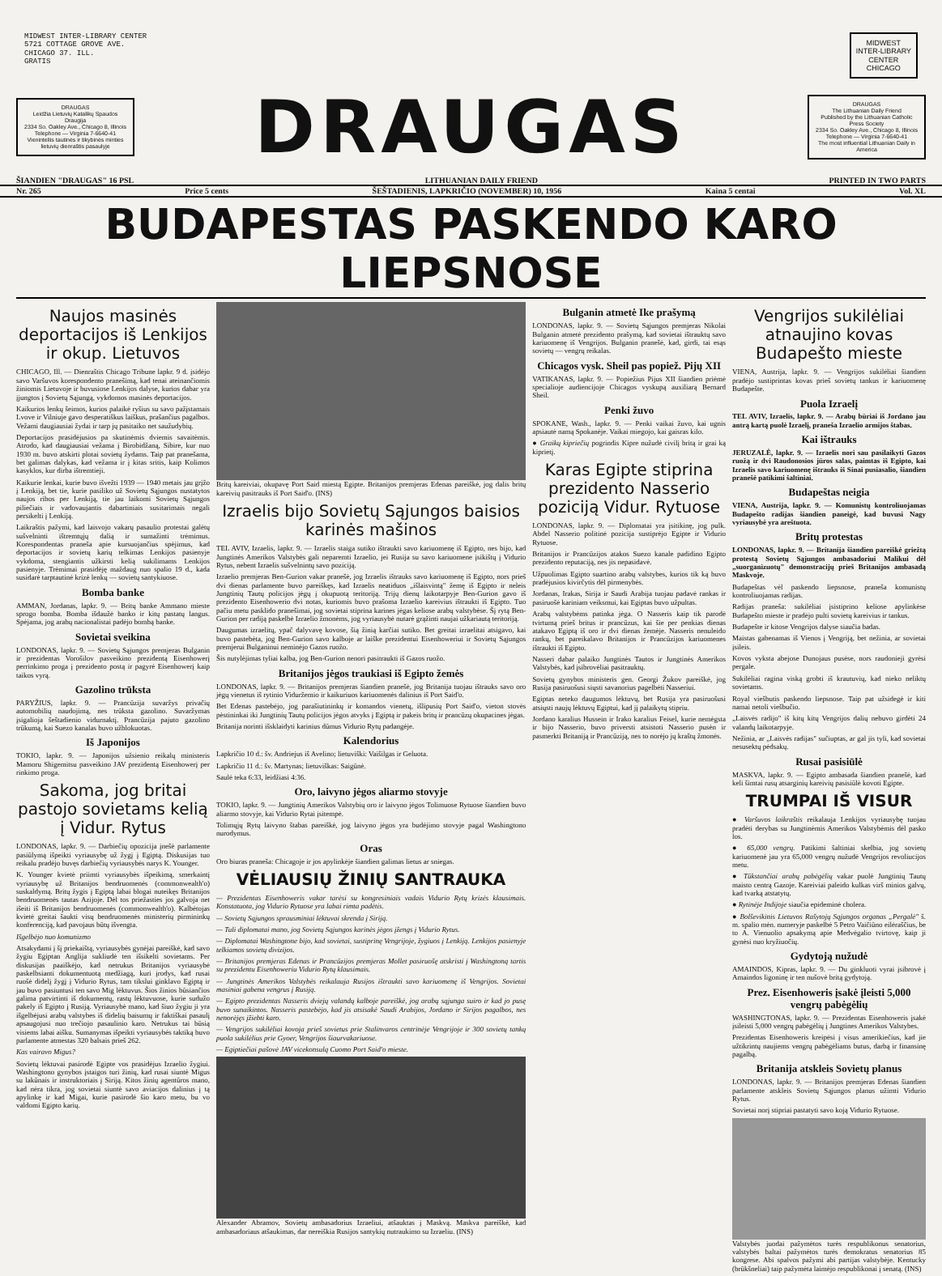MIDWEST INTER-LIBRARY CENTER
5721 COTTAGE GROVE AVE.
CHICAGO 37. ILL.
GRATIS
MIDWEST
INTER-LIBRARY
CENTER
CHICAGO
DRAUGAS
Leidžia Lietuvių Katalikų Spaudos Draugija
2334 So. Oakley Ave., Chicago 8, Illinois
Telephone — Virginia 7-6640-41
Vieninteliis tautinės ir tikybinės minties lietuvių dienraštis pasaulyje
DRAUGAS
DRAUGAS
The Lithuanian Daily Friend
Published by the Lithuanian Catholic Press Society
2334 So. Oakley Ave., Chicago 8, Illinois
Telephone — Virginia 7-6640-41
The most influential Lithuanian Daily in America
ŠIANDIEN "DRAUGAS" 16 PSL LITHUANIAN DAILY FRIEND PRINTED IN TWO PARTS
Nr. 265 Price 5 cents ŠEŠTADIENIS, LAPKRIČIO (NOVEMBER) 10, 1956 Kaina 5 centai Vol. XL
BUDAPESTAS PASKENDO KARO LIEPSNOSE
Naujos masinės deportacijos iš Lenkijos ir okup. Lietuvos
CHICAGO, Ill. — Dienraštis Chicago Tribune lapkr. 9 d. įsidėjo savo Varšuvos korespondento pranešimą, kad tenai ateinančiomis žiniomis Lietuvoje ir buvusiose Lenkijos dalyse, kurios dabar yra įjungtos į Sovietų Sąjungą, vykdomos masinės deportacijos.
Kaikurios lenkų šeimos, kurios palaikė ryšius su savo pažįstamais Lvove ir Vilniuje gavo desperatiškus laiškus, prašančius pagalbos. Vežami daugiausiai žydai ir tarp jų pasitaiko net saužudybių.
Deportacijos prasidėjusios pa skutinėmis dviemis savaitėmis. Atrodo, kad daugiausiai vežama į Birobidžaną, Sibire, kur nuo 1930 m. buvo atskirti plotai sovietų žydams. Taip pat pranešama, bet galimas dalykas, kad vežama ir į kitas sritis, kaip Kolimos kasyklos, kur dirba ištremtieji.
Kaikurie lenkai, kurie buvo išvežti 1939 — 1940 metais jau grįžo į Lenkiją, bet tie, kurie pasiliko už Sovietų Sąjungos nustatytos naujos ribos per Lenkiją, tie jau laikomi Sovietų Sąjungos piliečiais ir vadovaujantis dabartiniais susitarimais negali persikelti į Lenkiją.
Laikraštis pažymi, kad laisvojo vakarų pasaulio protestai galėtų sušvelninti ištremtųjų dalią ir sumažinti trėmimus. Korespondentas praneša apie kursuojančius spėjimus, kad deportacijos ir sovietų karių telkimas Lenkijos pasienyje vykdoma, stengiantis užkirsti kelią sukilimams Lenkijos pasienyje. Trėmimai prasidėję maždaug nuo spalio 19 d., kada susidarė tarptautinė krizė lenkų — sovietų santykiuose.
Bomba banke
AMMAN, Jordanas, lapkr. 9. — Britų banke Ammano mieste sprogo bomba. Bomba išdaužė banko ir kitų pastatų langus. Spėjama, jog arabų nacionalistai padėjo bombą banke.
Sovietai sveikina
LONDONAS, lapkr. 9. — Sovietų Sąjungos premjeras Bulganin ir prezidentas Vorošilov pasveikino prezidentą Eisenhowerį perrinkimo proga į prezidento postą ir pagyrė Eisenhowerį kaip taikos vyrą.
Gazolino trūksta
PARYŽIUS, lapkr. 9. — Prancūzija suvaržys privačių automobilių naudojimą, nes trūksta gazolino. Suvaržymas įsigalioja šeštadienio vidurnaktį. Prancūzija pajuto gazolino trūkumą, kai Suezo kanalas buvo užblokuotas.
Iš Japonijos
TOKIO, lapkr. 9. — Japonijos užsienio reikalų ministeris Mamoru Shigemitsu pasveikino JAV prezidentą Eisenhowerį per rinkimo proga.
Sakoma, jog britai pastojo sovietams kelią į Vidur. Rytus
LONDONAS, lapkr. 9. — Darbiečių opozicija įnešė parlamente pasiūlymą išpeikti vyriausybę už žygį į Egiptą. Diskusijas tuo reikalu pradėjo buvęs darbiečių vyriausybės narys K. Younger.
K. Younger kvietė priimti vyriausybės išpeikimą, smerkaintį vyriausybę už Britanijos bendruomenės (commonwealth'o) suskaldymą. Britų žygis į Egiptą labai blogai nuteikęs Britanijos bendruomenės tautas Azijoje. Dėl tos priežasties jos galvoja net išeiti iš Britanijos bendruomenės (commonwealth'o). Kalbėtojas kvietė greitai šaukti visų bendruomenės ministerių pirmininkų konferenciją, kad pavojaus būtų išvengta.
Išgelbėjo nuo komunizmo
Atsakydami į šį priekaištą, vyriausybės gynėjai pareiškė, kad savo žygiu Egiptan Anglija sukliudė ten išsikelti sovietams. Per diskusijas paaiškėjo, kad netrukus Britanijos vyriausybė paskelbsianti dokumentuotą medžiagą, kuri įrodys, kad rusai ruošė didelį žygį į Vidurio Rytus, tam tikslui ginklavo Egiptą ir jau buvo pasiuntusi ten savo Mig lėktuvus. Šios žinios būsiančios galima patvirtinti iš dokumentų, rastų lėktuvuose, kurie sudužo pakely iš Egipto į Rusiją. Vyriausybė mano, kad šiuo žygiu ji yra išgelbėjusi arabų valstybes iš didelių baisumų ir faktiškai pasaulį apsaugojusi nuo trečiojo pasaulinio karo. Netrukus tai būsią visiems labai aišku. Sumanymas išpeikti vyriausybės taktiką buvo parlamente atmestas 320 balsais prieš 262.
Kas vairavo Migus?
Sovietų lėktuvai pasirodė Egipte vos prasidėjus Izraelio žygiui. Washingtono gynybos įstaigos turi žinių, kad rusai siuntė Migus su lakūnais ir instruktoriais į Siriją. Kitos žinių agentūros mano, kad nėra tikra, jog sovietai siuntė savo aviacijos dalinius į tą apylinkę ir kad Migai, kurie pasirodė šio karo metu, bu vo valdomi Egipto karių.
Britų kareiviai, okupavę Port Said miestą Egipte. Britanijos premjeras Edenas pareiškė, jog dalis britų kareivių pasitrauks iš Port Said'o. (INS)
Izraelis bijo Sovietų Sąjungos baisios karinės mašinos
TEL AVIV, Izraelis, lapkr. 9. — Izraelis staiga sutiko ištraukti savo kariuomenę iš Egipto, nes bijo, kad Jungtinės Amerikos Valstybės gali neparemti Izraelio, jei Rusija su savo kariuomene įsikištų į Vidurio Rytus, nebent Izraelis sušvelnintų savo poziciją.
Izraelio premjeras Ben-Gurion vakar pranešė, jog Izraelis ištrauks savo kariuomenę iš Egipto, nors prieš dvi dienas parlamente buvo pareiškęs, kad Izraelis neatiduos „išlaisvintą" žemę iš Egipto ir neleis Jungtinių Tautų policijos jėgų į okupuotą teritoriją. Trijų dienų laikotarpyje Ben-Gurion gavo iš prezidento Eisenhowerio dvi notas, kuriomis buvo prašoma Izraelio kareivius ištraukti iš Egipto. Tuo pačiu metu pasklido pranešimai, jog sovietai stiprina karines jėgas keliose arabų valstybėse. Šį rytą Ben-Gurion per radiją paskelbė Izraelio žmonėms, jog vyriausybė nutarė grąžinti naujai užkariautą teritoriją.
Daugumas izraelitų, ypač dalyvavę kovose, šią žinią karčiai sutiko. Bet greitai izraelitai atsigavo, kai buvo pastebėta, jog Ben-Gurion savo kalboje ar laiške prezidentui Eisenhoweriui ir Sovietų Sąjungos premjerui Bulganinui neminėjo Gazos ruožo.
Šis nutylėjimas tyliai kalba, jog Ben-Gurion nenori pasitraukti iš Gazos ruožo.
Britanijos jėgos traukiasi iš Egipto žemės
LONDONAS, lapkr. 9. — Britanijos premjeras šiandien pranešė, jog Britanija tuojau ištrauks savo oro jėgų vienetus iš rytinio Viduržemio ir kaikuriuos kariuomenės dalinius iš Port Said'o.
Bet Edenas pastebėjo, jog parašiutininkų ir komandos vienetų, išlipusių Port Said'o, vieton stovės pėstininkai iki Jungtinių Tautų policijos jėgos atvyks į Egiptą ir pakeis britų ir prancūzų okupacines jėgas.
Britanija norinti išsklaidyti karinius dūmus Vidurio Rytų padangėje.
Kalendorius
Lapkričio 10 d.: šv. Andriejus iš Avelino; lietuviški: Vaišilgas ir Geluota.
Lapkričio 11 d.: šv. Martynas; lietuviškas: Saigūnė.
Saulė teka 6:33, leidžiasi 4:36.
Oro, laivyno jėgos aliarmo stovyje
TOKIO, lapkr. 9. — Jungtinių Amerikos Valstybių oro ir laivyno jėgos Tolimuose Rytuose šiandien buvo aliarmo stovyje, kai Vidurio Rytai įsitempė.
Tolimųjų Rytų laivyno štabas pareiškė, jog laivyno jėgos yra budėjimo stovyje pagal Washingtono nurodymus.
Oras
Oro biuras praneša: Chicagoje ir jos apylinkėje šiandien galimas lietus ar sniegas.
VĖLIAUSIŲ ŽINIŲ SANTRAUKA
— Prezidentas Eisenhoweris vakar tarėsi su kongresiniais vadais Vidurio Rytų krizės klausimais. Konstatuota, jog Vidurio Rytuose yra labai rimta padėtis.
— Sovietų Sąjungos sprausminiai lėktuvai skrenda į Siriją.
— Tuli diplomatai mano, jog Sovietų Sąjungos karinės jėgos įžengs į Vidurio Rytus.
— Diplomatai Washingtone bijo, kad sovietai, sustiprinę Vengrijoje, žygiuos į Lenkiją. Lenkijos pasienyje telkiamos sovietų divizijos.
— Britanijos premjeras Edenas ir Prancūzijos premjeras Mollet pasiruošę atskristi į Washingtoną tartis su prezidentu Eisenhoweriu Vidurio Rytų klausimais.
— Jungtinės Amerikos Valstybės reikalauja Rusijos ištraukti savo kariuomenę iš Vengrijos. Sovietai masiniai gabena vengrus į Rusiją.
— Egipto prezidentas Nasseris dviejų valandų kalboje pareiškė, jog arabų sąjunga suiro ir kad jo pusę buvo sunaikintos. Nasseris pastebėjo, kad jis atsisakė Saudi Arabijos, Jordano ir Sirijos pagalbos, nes nenorėjęs įžiebti karo.
— Vengrijos sukilėliai kovoja prieš sovietus prie Stalinvaros centrinėje Vengrijoje ir 300 sovietų tankų puola sukilėlius prie Gyoer, Vengrijos šiaurvakariuose.
— Egiptiečiai pašovė JAV vicekonsulą Cuomo Port Said'o mieste.
Alexander Abramov, Sovietų ambasadorius Izraeliui, atšauktas į Maskvą. Maskva pareiškė, kad ambasadoriaus atšaukimas, dar nereiškia Rusijos santykių nutraukimo su Izraeliu. (INS)
Bulganin atmetė Ike prašymą
LONDONAS, lapkr. 9. — Sovietų Sąjungos premjeras Nikolai Bulganin atmetė prezidento prašymą, kad sovietai ištrauktų savo kariuomenę iš Vengrijos. Bulganin pranešė, kad, girdi, tai esąs sovietų — vengrų reikalas.
Chicagos vysk. Sheil pas popiež. Pijų XII
VATIKANAS, lapkr. 9. — Popiežius Pijus XII šiandien priėmė specialioje audiencijoje Chicagos vyskupą auxiliarą Bernard Sheil.
Penki žuvo
SPOKANE, Wash., lapkr. 9. — Penki vaikai žuvo, kai ugnis apsiautė namą Spokanėje. Vaikai miegojo, kai gaisras kilo.
● Graikų kipriečių pogrindis Kipre nužudė civilį britą ir grai ką kiprietį.
Karas Egipte stiprina prezidento Nasserio poziciją Vidur. Rytuose
LONDONAS, lapkr. 9. — Diplomatai yra įsitikinę, jog pulk. Abdel Nasserio politinė pozicija sustiprėjo Egipte ir Vidurio Rytuose.
Britanijos ir Prancūzijos atakos Suezo kanale padidino Egipto prezidento reputaciją, nes jis nepasidavė.
Užpuolimas Egipto suartino arabų valstybes, kurios tik ką buvo pradėjusios kivirčytis dėl pirmenybės.
Jordanas, Irakas, Sirija ir Saudi Arabija tuojau padavė rankas ir pasiruošė kariniam veiksmui, kai Egiptas buvo užpultas.
Arabų valstybėms patinka jėga. O Nasseris kaip tik parodė tvirtumą prieš britus ir prancūzus, kai šie per penkias dienas atakavo Egiptą iš oro ir dvi dienas žemėje. Nasseris nenuleido rankų, bet pareikalavo Britanijos ir Prancūzijos kariuomenes ištraukti iš Egipto.
Nasseri dabar palaiko Jungtinės Tautos ir Jungtinės Amerikos Valstybės, kad įsibrovėliai pasitrauktų.
Sovietų gynybos ministeris gen. Georgi Žukov pareiškė, jog Rusija pasiruošusi siųsti savanorius pagelbėti Nasseriui.
Egiptas neteko daugumos lėktuvų, bet Rusija yra pasiruošusi atsiųsti naujų lėktuvų Egiptui, kad jį palaikytų stipriu.
Jordano karalius Hussein ir Irako karalius Feisel, kurie nemėgsta ir bijo Nasserio, buvo priversti atsistoti Nasserio pusėn ir pasmerkti Britaniją ir Prancūziją, nes to norėjo jų kraštų žmonės.
Vengrijos sukilėliai atnaujino kovas Budapešto mieste
VIENA, Austrija, lapkr. 9. — Vengrijos sukilėliai šiandien pradėjo sustiprintas kovas prieš sovietų tankus ir kariuomenę Budapešte.
Puola Izraelį
TEL AVIV, Izraelis, lapkr. 9. — Arabų būriai iš Jordano jau antrą kartą puolė Izraelį, praneša Izraelio armijos štabas.
Kai ištrauks
JERUZALĖ, lapkr. 9. — Izraelis nori sau pasilaikyti Gazos ruožą ir dvi Raudonosios jūros salas, paimtas iš Egipto, kai Izraelis savo kariuomenę ištrauks iš Sinai pusiasalio, šiandien pranešė patikimi šaltiniai.
Budapeštas neigia
VIENA, Austrija, lapkr. 9. — Komunistų kontroliuojamas Budapešto radijas šiandien paneigė, kad buvusi Nagy vyriausybė yra areštuota.
Britų protestas
LONDONAS, lapkr. 9. — Britanija šiandien pareiškė griežtą protestą Sovietų Sąjungos ambasadoriui Malikui dėl „suorganizuotų" demonstracijų prieš Britanijos ambasadą Maskvoje.
Budapeštas vėl paskendo liepsnose, praneša komunistų kontroliuojamas radijas.
Radijas praneša: sukilėliai įsistiprino keliose apylinkėse Budapešto mieste ir pradėjo pulti sovietų kareivius ir tankus.
Budapešte ir kitose Vengrijos dalyse siaučia badas.
Maistas gabenamas iš Vienos į Vengriją, bet nežinia, ar sovietai įsileis.
Kovos vyksta abejose Dunojaus pusėse, nors raudonieji gyrėsi pergale.
Sukilėliai ragina viską grobti iš krautuvių, kad nieko neliktų sovietams.
Royal viešbutis paskendo liepsnose. Taip pat užsidegė ir kiti namai netoli viešbučio.
„Laisvės radijo" iš kitų kitų Vengrijos dalių nebuvo girdėti 24 valandų laikotarpyje.
Nežinia, ar „Laisvės radijas" sučiuptas, ar gal jis tyli, kad sovietai nesusektų pėdsakų.
Rusai pasisiūlė
MASKVA, lapkr. 9. — Egipto ambasada šiandien pranešė, kad keli šimtai rusų atsarginių kareivių pasisiūlė kovoti Egipte.
TRUMPAI IŠ VISUR
● Varšuvos laikraštis reikalauja Lenkijos vyriausybę tuojau pradėti derybas su Jungtinėmis Amerikos Valstybėmis dėl pasko los.
● 65,000 vengrų. Patikimi šaltiniai skelbia, jog sovietų kariuomenė jau yra 65,000 vengrų nužudė Vengrijos revoliucijos metu.
● Tūkstančiai arabų pabėgėlių vakar puolė Jungtinių Tautų maisto centrą Gazoje. Kareiviai paleido kulkas virš minios galvų, kad tvarką atstatytų.
● Rytinėje Indijoje siaučia epideminė cholera.
● Bolševikinis Lietuvos Rašytojų Sąjungos organas „Pergalė" š. m. spalio mėn. numeryje paskelbė 5 Petro Vaičiūno eilėraščius, be to A. Vienuolio apsakymą apie Medvėgalio tvirtovę, kaip ji gynėsi nuo kryžiuočių.
Gydytoją nužudė
AMAINDOS, Kipras, lapkr. 9. — Du ginkluoti vyrai įsibrovė į Amaindos ligoninę ir ten nušovė britą gydytoją.
Prez. Eisenhoweris įsakė įleisti 5,000 vengrų pabėgėlių
WASHINGTONAS, lapkr. 9. — Prezidentas Eisenhoweris įsakė įsileisti 5,000 vengrų pabėgėlių į Jungtines Amerikos Valstybes.
Prezidentas Eisenhoweris kreipėsi į visus amerikiečius, kad jie užtikrintų naujiems vengrų pabėgėliams butus, darbą ir finansinę pagalbą.
Britanija atskleis Sovietų planus
LONDONAS, lapkr. 9. — Britanijos premjeras Edenas šiandien parlamente atskleis Sovietų Sąjungos planus užimti Vidurio Rytus.
Sovietai norį stipriai pastatyti savo koją Vidurio Rytuose.
Valstybės juodai pažymėtos turės respublikonus senatorius, valstybės baltai pažymėtos turės demokratus senatorius 85 kongrese. Abi spalvos pažymi abi partijas valstybėje. Kentucky (brūkšneliai) taip pažymėta laimėjo respublikonai į senatą. (INS)